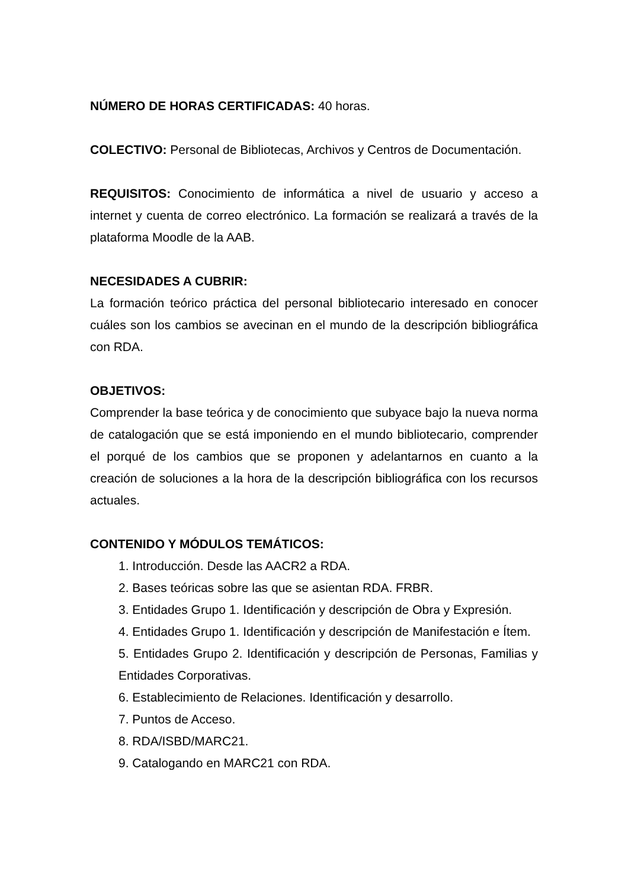NÚMERO DE HORAS CERTIFICADAS: 40 horas.
COLECTIVO: Personal de Bibliotecas, Archivos y Centros de Documentación.
REQUISITOS: Conocimiento de informática a nivel de usuario y acceso a internet y cuenta de correo electrónico. La formación se realizará a través de la plataforma Moodle de la AAB.
NECESIDADES A CUBRIR:
La formación teórico práctica del personal bibliotecario interesado en conocer cuáles son los cambios se avecinan en el mundo de la descripción bibliográfica con RDA.
OBJETIVOS:
Comprender la base teórica y de conocimiento que subyace bajo la nueva norma de catalogación que se está imponiendo en el mundo bibliotecario, comprender el porqué de los cambios que se proponen y adelantarnos en cuanto a la creación de soluciones a la hora de la descripción bibliográfica con los recursos actuales.
CONTENIDO Y MÓDULOS TEMÁTICOS:
1. Introducción. Desde las AACR2 a RDA.
2. Bases teóricas sobre las que se asientan RDA. FRBR.
3. Entidades Grupo 1. Identificación y descripción de Obra y Expresión.
4. Entidades Grupo 1. Identificación y descripción de Manifestación e Ítem.
5. Entidades Grupo 2. Identificación y descripción de Personas, Familias y Entidades Corporativas.
6. Establecimiento de Relaciones. Identificación y desarrollo.
7. Puntos de Acceso.
8. RDA/ISBD/MARC21.
9. Catalogando en MARC21 con RDA.